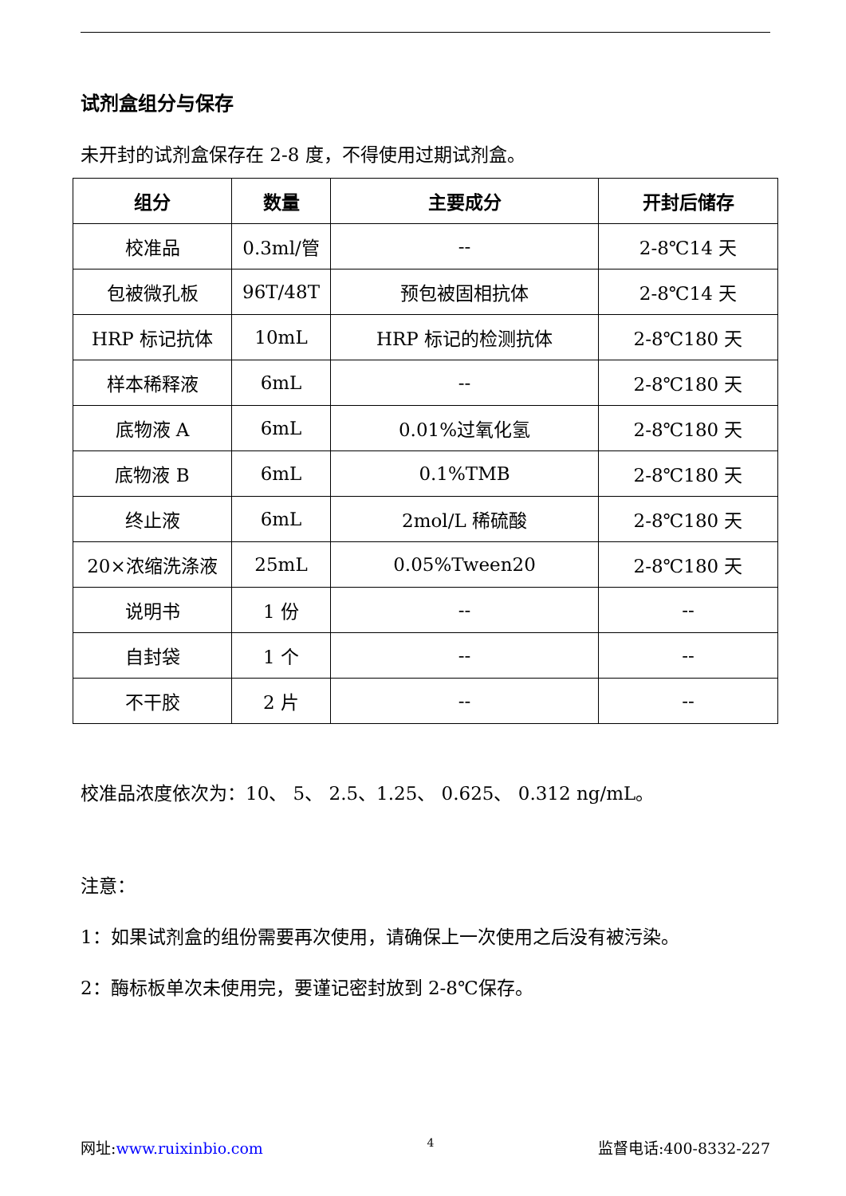试剂盒组分与保存
未开封的试剂盒保存在 2-8 度，不得使用过期试剂盒。
| 组分 | 数量 | 主要成分 | 开封后储存 |
| --- | --- | --- | --- |
| 校准品 | 0.3ml/管 | -- | 2-8℃14 天 |
| 包被微孔板 | 96T/48T | 预包被固相抗体 | 2-8℃14 天 |
| HRP 标记抗体 | 10mL | HRP 标记的检测抗体 | 2-8℃180 天 |
| 样本稀释液 | 6mL | -- | 2-8℃180 天 |
| 底物液 A | 6mL | 0.01%过氧化氢 | 2-8℃180 天 |
| 底物液 B | 6mL | 0.1%TMB | 2-8℃180 天 |
| 终止液 | 6mL | 2mol/L 稀硫酸 | 2-8℃180 天 |
| 20×浓缩洗涤液 | 25mL | 0.05%Tween20 | 2-8℃180 天 |
| 说明书 | 1 份 | -- | -- |
| 自封袋 | 1 个 | -- | -- |
| 不干胶 | 2 片 | -- | -- |
校准品浓度依次为：10、 5、 2.5、1.25、 0.625、 0.312 ng/mL。
注意：
1：如果试剂盒的组份需要再次使用，请确保上一次使用之后没有被污染。
2：酶标板单次未使用完，要谨记密封放到 2-8℃保存。
网址:www.ruixinbio.com 4 监督电话:400-8332-227